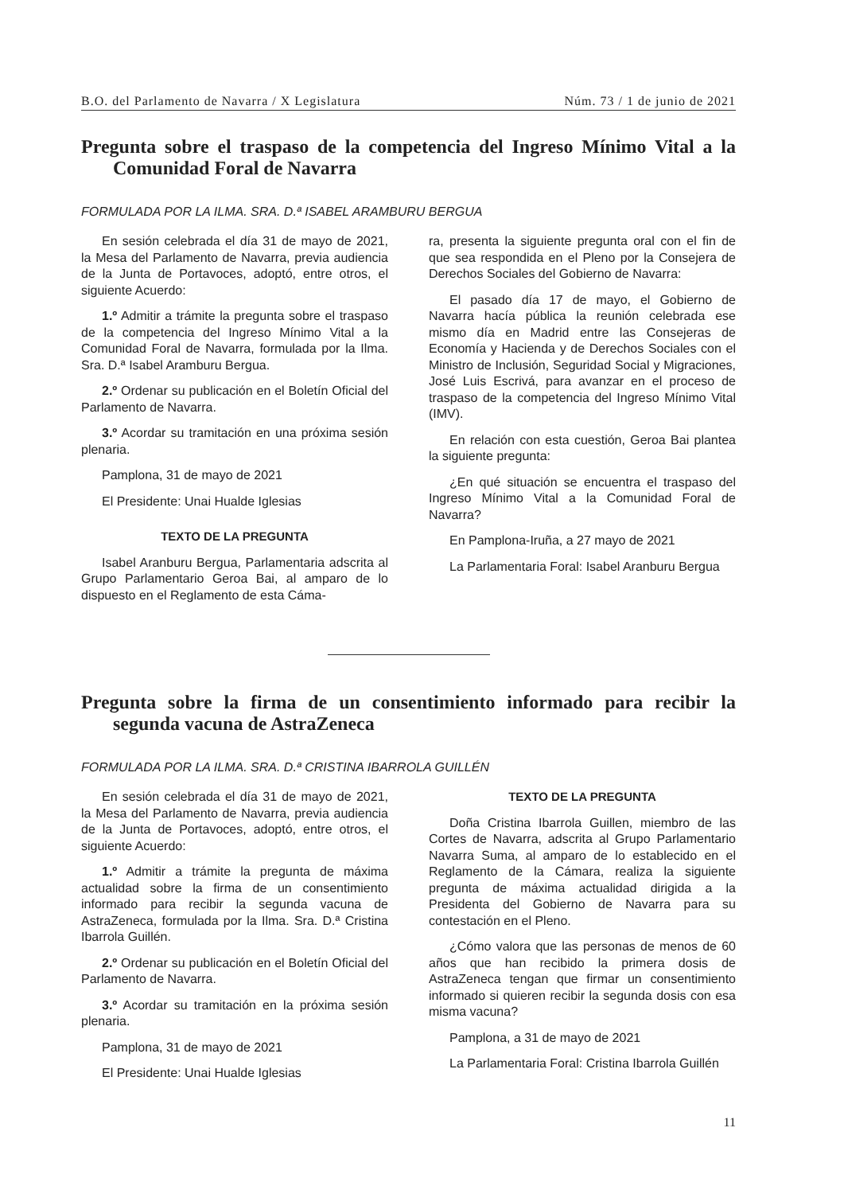B.O. del Parlamento de Navarra / X Legislatura Núm. 73 / 1 de junio de 2021
Pregunta sobre el traspaso de la competencia del Ingreso Mínimo Vital a la Comunidad Foral de Navarra
FORMULADA POR LA ILMA. SRA. D.ª ISABEL ARAMBURU BERGUA
En sesión celebrada el día 31 de mayo de 2021, la Mesa del Parlamento de Navarra, previa audiencia de la Junta de Portavoces, adoptó, entre otros, el siguiente Acuerdo:
1.º Admitir a trámite la pregunta sobre el traspaso de la competencia del Ingreso Mínimo Vital a la Comunidad Foral de Navarra, formulada por la Ilma. Sra. D.ª Isabel Aramburu Bergua.
2.º Ordenar su publicación en el Boletín Oficial del Parlamento de Navarra.
3.º Acordar su tramitación en una próxima sesión plenaria.
Pamplona, 31 de mayo de 2021
El Presidente: Unai Hualde Iglesias
TEXTO DE LA PREGUNTA
Isabel Aranburu Bergua, Parlamentaria adscrita al Grupo Parlamentario Geroa Bai, al amparo de lo dispuesto en el Reglamento de esta Cáma-
ra, presenta la siguiente pregunta oral con el fin de que sea respondida en el Pleno por la Consejera de Derechos Sociales del Gobierno de Navarra:
El pasado día 17 de mayo, el Gobierno de Navarra hacía pública la reunión celebrada ese mismo día en Madrid entre las Consejeras de Economía y Hacienda y de Derechos Sociales con el Ministro de Inclusión, Seguridad Social y Migraciones, José Luis Escrivá, para avanzar en el proceso de traspaso de la competencia del Ingreso Mínimo Vital (IMV).
En relación con esta cuestión, Geroa Bai plantea la siguiente pregunta:
¿En qué situación se encuentra el traspaso del Ingreso Mínimo Vital a la Comunidad Foral de Navarra?
En Pamplona-Iruña, a 27 mayo de 2021
La Parlamentaria Foral: Isabel Aranburu Bergua
Pregunta sobre la firma de un consentimiento informado para recibir la segunda vacuna de AstraZeneca
FORMULADA POR LA ILMA. SRA. D.ª CRISTINA IBARROLA GUILLÉN
En sesión celebrada el día 31 de mayo de 2021, la Mesa del Parlamento de Navarra, previa audiencia de la Junta de Portavoces, adoptó, entre otros, el siguiente Acuerdo:
1.º Admitir a trámite la pregunta de máxima actualidad sobre la firma de un consentimiento informado para recibir la segunda vacuna de AstraZeneca, formulada por la Ilma. Sra. D.ª Cristina Ibarrola Guillén.
2.º Ordenar su publicación en el Boletín Oficial del Parlamento de Navarra.
3.º Acordar su tramitación en la próxima sesión plenaria.
Pamplona, 31 de mayo de 2021
El Presidente: Unai Hualde Iglesias
TEXTO DE LA PREGUNTA
Doña Cristina Ibarrola Guillen, miembro de las Cortes de Navarra, adscrita al Grupo Parlamentario Navarra Suma, al amparo de lo establecido en el Reglamento de la Cámara, realiza la siguiente pregunta de máxima actualidad dirigida a la Presidenta del Gobierno de Navarra para su contestación en el Pleno.
¿Cómo valora que las personas de menos de 60 años que han recibido la primera dosis de AstraZeneca tengan que firmar un consentimiento informado si quieren recibir la segunda dosis con esa misma vacuna?
Pamplona, a 31 de mayo de 2021
La Parlamentaria Foral: Cristina Ibarrola Guillén
11